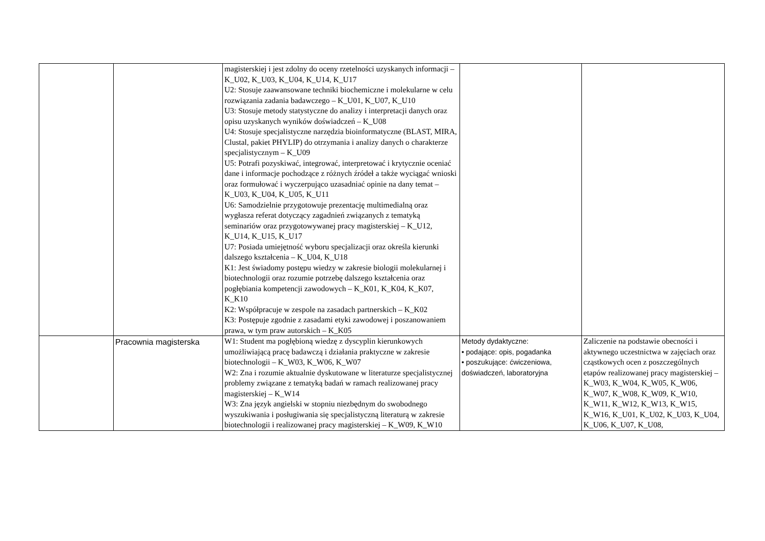| | | magisterskiej i jest zdolny do oceny rzetelności uzyskanych informacji – K_U02, K_U03, K_U04, K_U14, K_U17 U2: Stosuje zaawansowane techniki biochemiczne i molekularne w celu rozwiązania zadania badawczego – K_U01, K_U07, K_U10 U3: Stosuje metody statystyczne do analizy i interpretacji danych oraz opisu uzyskanych wyników doświadczeń – K_U08 U4: Stosuje specjalistyczne narzędzia bioinformatyczne (BLAST, MIRA, Clustal, pakiet PHYLIP) do otrzymania i analizy danych o charakterze specjalistycznym – K_U09 U5: Potrafi pozyskiwać, integrować, interpretować i krytycznie oceniać dane i informacje pochodzące z różnych źródeł a także wyciągać wnioski oraz formułować i wyczerpująco uzasadniać opinie na dany temat – K_U03, K_U04, K_U05, K_U11 U6: Samodzielnie przygotowuje prezentację multimedialną oraz wygłasza referat dotyczący zagadnień związanych z tematyką seminariów oraz przygotowywanej pracy magisterskiej – K_U12, K_U14, K_U15, K_U17 U7: Posiada umiejętność wyboru specjalizacji oraz określa kierunki dalszego kształcenia – K_U04, K_U18 K1: Jest świadomy postępu wiedzy w zakresie biologii molekularnej i biotechnologii oraz rozumie potrzebę dalszego kształcenia oraz pogłębiania kompetencji zawodowych – K_K01, K_K04, K_K07, K_K10 K2: Współpracuje w zespole na zasadach partnerskich – K_K02 K3: Postępuje zgodnie z zasadami etyki zawodowej i poszanowaniem prawa, w tym praw autorskich – K_K05 | | |
| | Pracownia magisterska | W1: Student ma pogłębioną wiedzę z dyscyplin kierunkowych umożliwiającą pracę badawczą i działania praktyczne w zakresie biotechnologii – K_W03, K_W06, K_W07 W2: Zna i rozumie aktualnie dyskutowane w literaturze specjalistycznej problemy związane z tematyką badań w ramach realizowanej pracy magisterskiej – K_W14 W3: Zna język angielski w stopniu niezbędnym do swobodnego wyszukiwania i posługiwania się specjalistyczną literaturą w zakresie biotechnologii i realizowanej pracy magisterskiej – K_W09, K_W10 | Metody dydaktyczne: • podające: opis, pogadanka • poszukujące: ćwiczeniowa, doświadczeń, laboratoryjna | Zaliczenie na podstawie obecności i aktywnego uczestnictwa w zajęciach oraz cząstkowych ocen z poszczególnych etapów realizowanej pracy magisterskiej – K_W03, K_W04, K_W05, K_W06, K_W07, K_W08, K_W09, K_W10, K_W11, K_W12, K_W13, K_W15, K_W16, K_U01, K_U02, K_U03, K_U04, K_U06, K_U07, K_U08, |